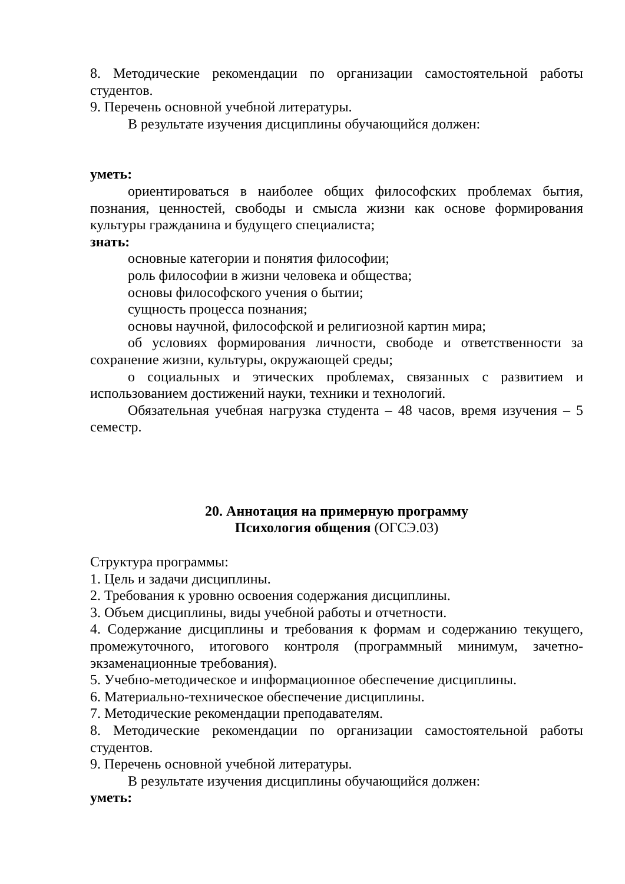8. Методические рекомендации по организации самостоятельной работы студентов.
9. Перечень основной учебной литературы.
В результате изучения дисциплины обучающийся должен:
уметь:
ориентироваться в наиболее общих философских проблемах бытия, познания, ценностей, свободы и смысла жизни как основе формирования культуры гражданина и будущего специалиста;
знать:
основные категории и понятия философии;
роль философии в жизни человека и общества;
основы философского учения о бытии;
сущность процесса познания;
основы научной, философской и религиозной картин мира;
об условиях формирования личности, свободе и ответственности за сохранение жизни, культуры, окружающей среды;
о социальных и этических проблемах, связанных с развитием и использованием достижений науки, техники и технологий.
Обязательная учебная нагрузка студента – 48 часов, время изучения – 5 семестр.
20. Аннотация на примерную программу
Психология общения (ОГСЭ.03)
Структура программы:
1. Цель и задачи дисциплины.
2. Требования к уровню освоения содержания дисциплины.
3. Объем дисциплины, виды учебной работы и отчетности.
4. Содержание дисциплины и требования к формам и содержанию текущего, промежуточного, итогового контроля (программный минимум, зачетно-экзаменационные требования).
5. Учебно-методическое и информационное обеспечение дисциплины.
6. Материально-техническое обеспечение дисциплины.
7. Методические рекомендации преподавателям.
8. Методические рекомендации по организации самостоятельной работы студентов.
9. Перечень основной учебной литературы.
В результате изучения дисциплины обучающийся должен:
уметь: